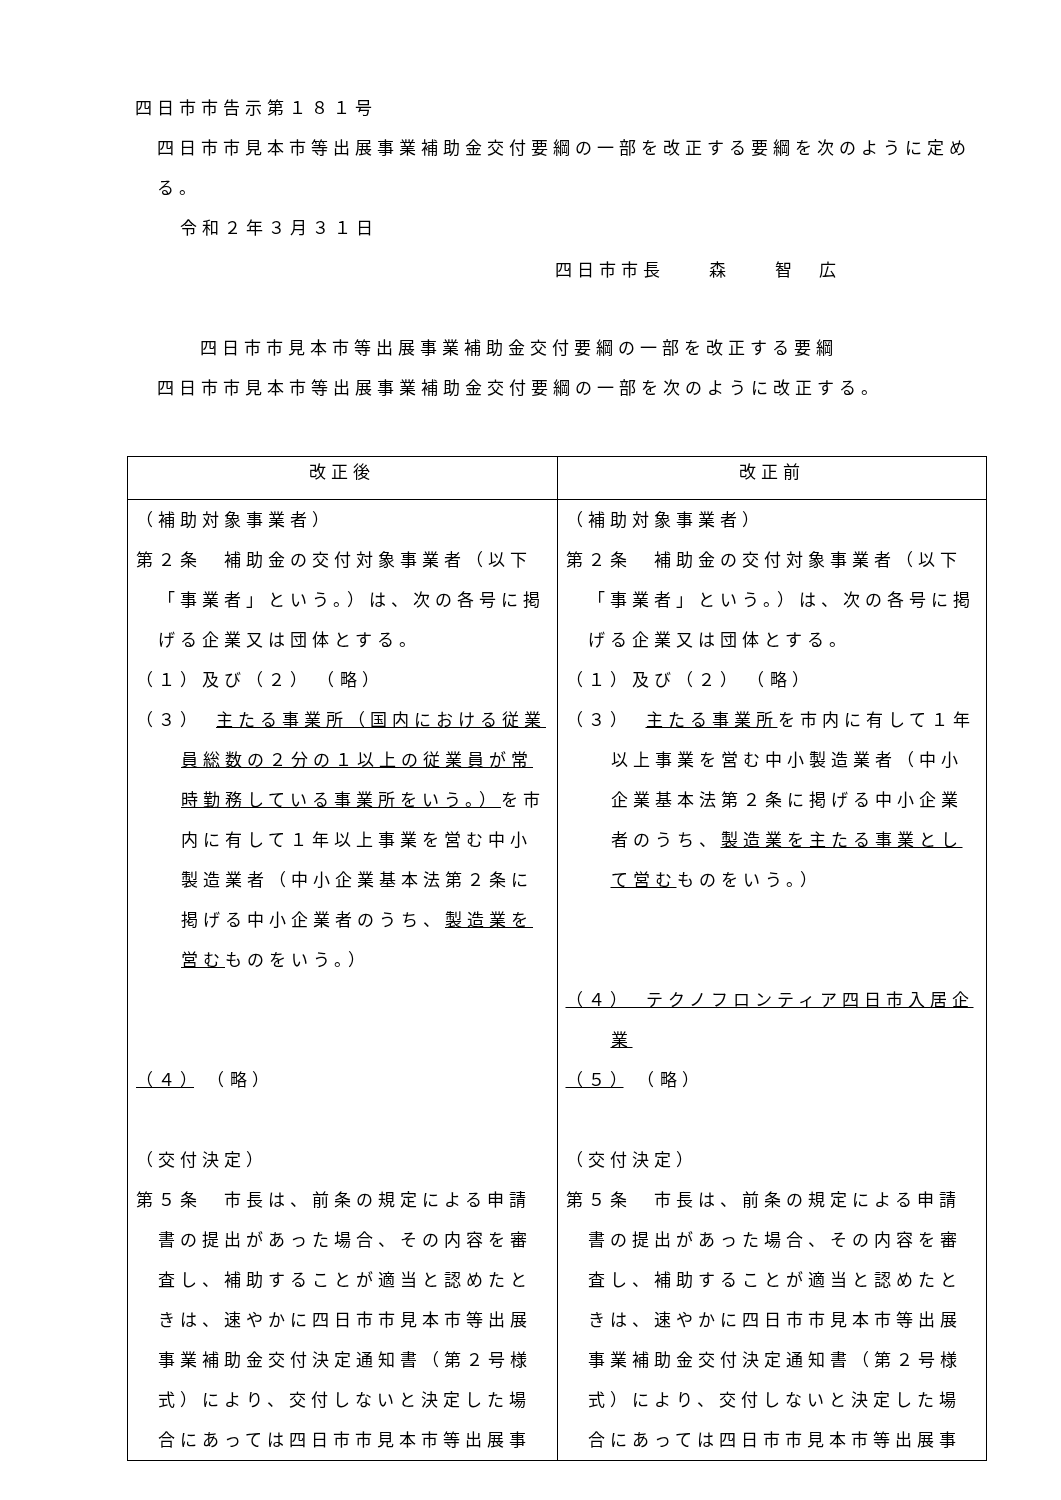四日市市告示第１８１号
四日市市見本市等出展事業補助金交付要綱の一部を改正する要綱を次のように定める。
令和２年３月３１日
四日市市長　　森　　智　広
四日市市見本市等出展事業補助金交付要綱の一部を改正する要綱
四日市市見本市等出展事業補助金交付要綱の一部を次のように改正する。
| 改正後 | 改正前 |
| --- | --- |
| （補助対象事業者） 第２条 補助金の交付対象事業者（以下「事業者」という。）は、次の各号に掲げる企業又は団体とする。 （１）及び（２） （略） （３） 主たる事業所（国内における従業員総数の２分の１以上の従業員が常時勤務している事業所をいう。） を市内に有して１年以上事業を営む中小製造業者（中小企業基本法第２条に掲げる中小企業者のうち、 製造業を営む ものをいう。） （４） （略） （交付決定） 第５条 市長は、前条の規定による申請書の提出があった場合、その内容を審査し、補助することが適当と認めたときは、速やかに四日市市見本市等出展事業補助金交付決定通知書（第２号様式）により、交付しないと決定した場合にあっては四日市市見本市等出展事 | （補助対象事業者） 第２条 補助金の交付対象事業者（以下「事業者」という。）は、次の各号に掲げる企業又は団体とする。 （１）及び（２） （略） （３） 主たる事業所 を市内に有して１年以上事業を営む中小製造業者（中小企業基本法第２条に掲げる中小企業者のうち、 製造業を主たる事業として営む ものをいう。） （４） テクノフロンティア四日市入居企業 （５） （略） （交付決定） 第５条 市長は、前条の規定による申請書の提出があった場合、その内容を審査し、補助することが適当と認めたときは、速やかに四日市市見本市等出展事業補助金交付決定通知書（第２号様式）により、交付しないと決定した場合にあっては四日市市見本市等出展事 |